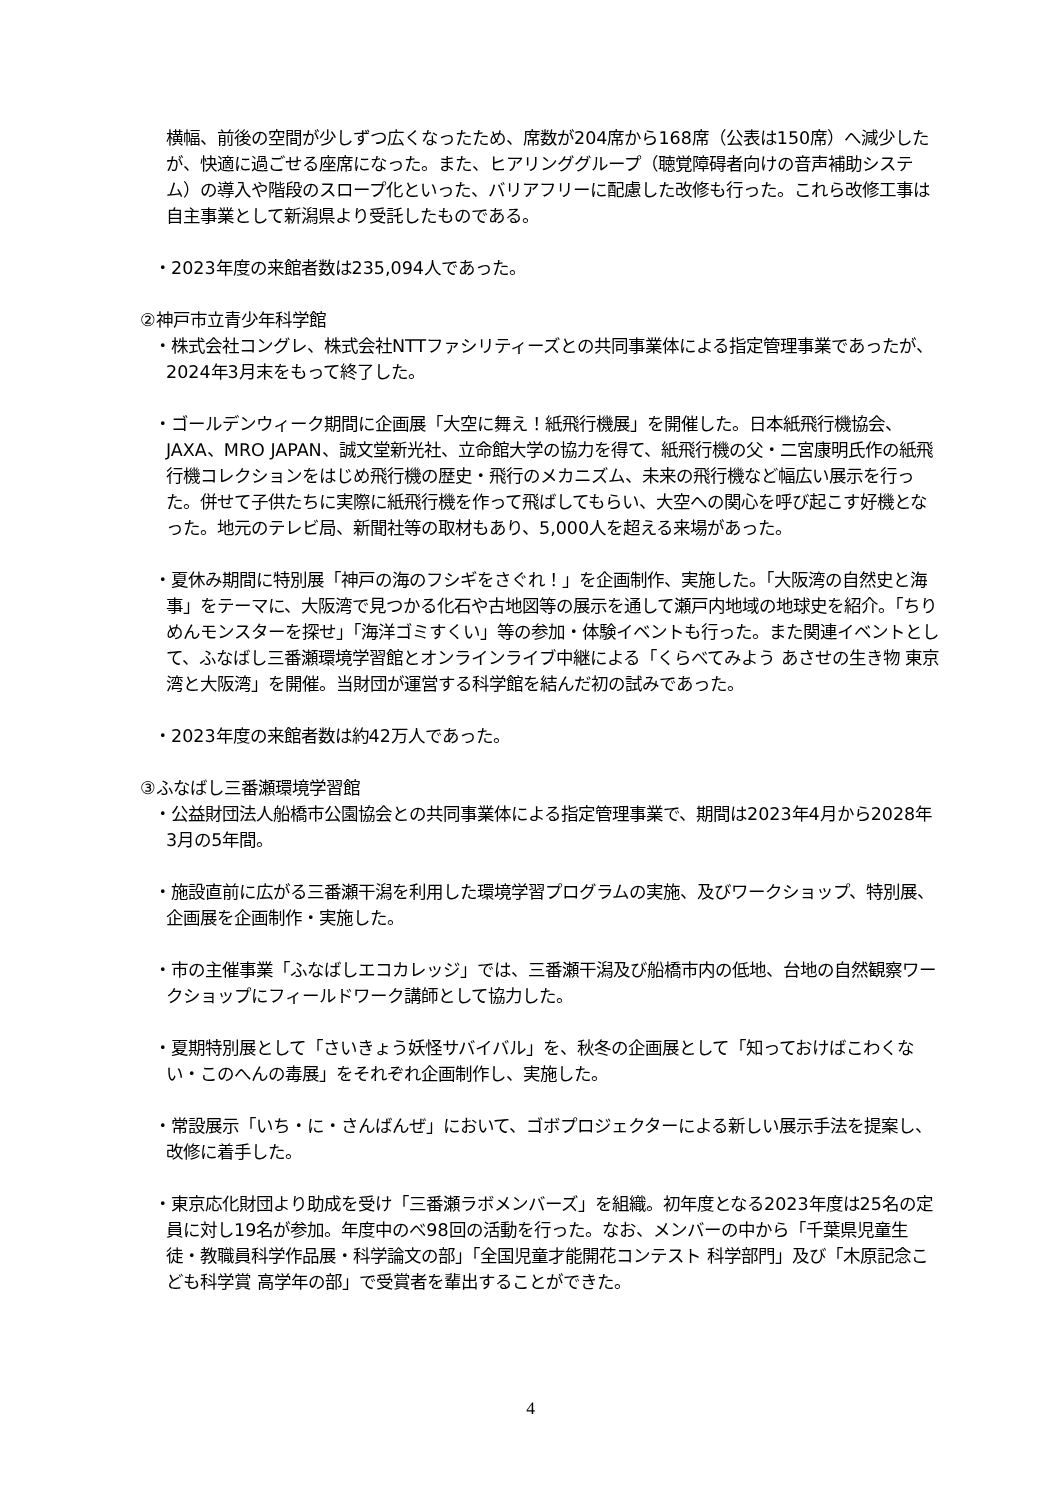横幅、前後の空間が少しずつ広くなったため、席数が204席から168席（公表は150席）へ減少したが、快適に過ごせる座席になった。また、ヒアリンググループ（聴覚障碍者向けの音声補助システム）の導入や階段のスロープ化といった、バリアフリーに配慮した改修も行った。これら改修工事は自主事業として新潟県より受託したものである。
・2023年度の来館者数は235,094人であった。
②神戸市立青少年科学館
・株式会社コングレ、株式会社NTTファシリティーズとの共同事業体による指定管理事業であったが、2024年3月末をもって終了した。
・ゴールデンウィーク期間に企画展「大空に舞え！紙飛行機展」を開催した。日本紙飛行機協会、JAXA、MRO JAPAN、誠文堂新光社、立命館大学の協力を得て、紙飛行機の父・二宮康明氏作の紙飛行機コレクションをはじめ飛行機の歴史・飛行のメカニズム、未来の飛行機など幅広い展示を行った。併せて子供たちに実際に紙飛行機を作って飛ばしてもらい、大空への関心を呼び起こす好機となった。地元のテレビ局、新聞社等の取材もあり、5,000人を超える来場があった。
・夏休み期間に特別展「神戸の海のフシギをさぐれ！」を企画制作、実施した。「大阪湾の自然史と海事」をテーマに、大阪湾で見つかる化石や古地図等の展示を通して瀬戸内地域の地球史を紹介。「ちりめんモンスターを探せ」「海洋ゴミすくい」等の参加・体験イベントも行った。また関連イベントとして、ふなばし三番瀬環境学習館とオンラインライブ中継による「くらべてみよう あさせの生き物 東京湾と大阪湾」を開催。当財団が運営する科学館を結んだ初の試みであった。
・2023年度の来館者数は約42万人であった。
③ふなばし三番瀬環境学習館
・公益財団法人船橋市公園協会との共同事業体による指定管理事業で、期間は2023年4月から2028年3月の5年間。
・施設直前に広がる三番瀬干潟を利用した環境学習プログラムの実施、及びワークショップ、特別展、企画展を企画制作・実施した。
・市の主催事業「ふなばしエコカレッジ」では、三番瀬干潟及び船橋市内の低地、台地の自然観察ワークショップにフィールドワーク講師として協力した。
・夏期特別展として「さいきょう妖怪サバイバル」を、秋冬の企画展として「知っておけばこわくない・このへんの毒展」をそれぞれ企画制作し、実施した。
・常設展示「いち・に・さんばんぜ」において、ゴボプロジェクターによる新しい展示手法を提案し、改修に着手した。
・東京応化財団より助成を受け「三番瀬ラボメンバーズ」を組織。初年度となる2023年度は25名の定員に対し19名が参加。年度中のべ98回の活動を行った。なお、メンバーの中から「千葉県児童生徒・教職員科学作品展・科学論文の部」「全国児童才能開花コンテスト 科学部門」及び「木原記念こども科学賞 高学年の部」で受賞者を輩出することができた。
4